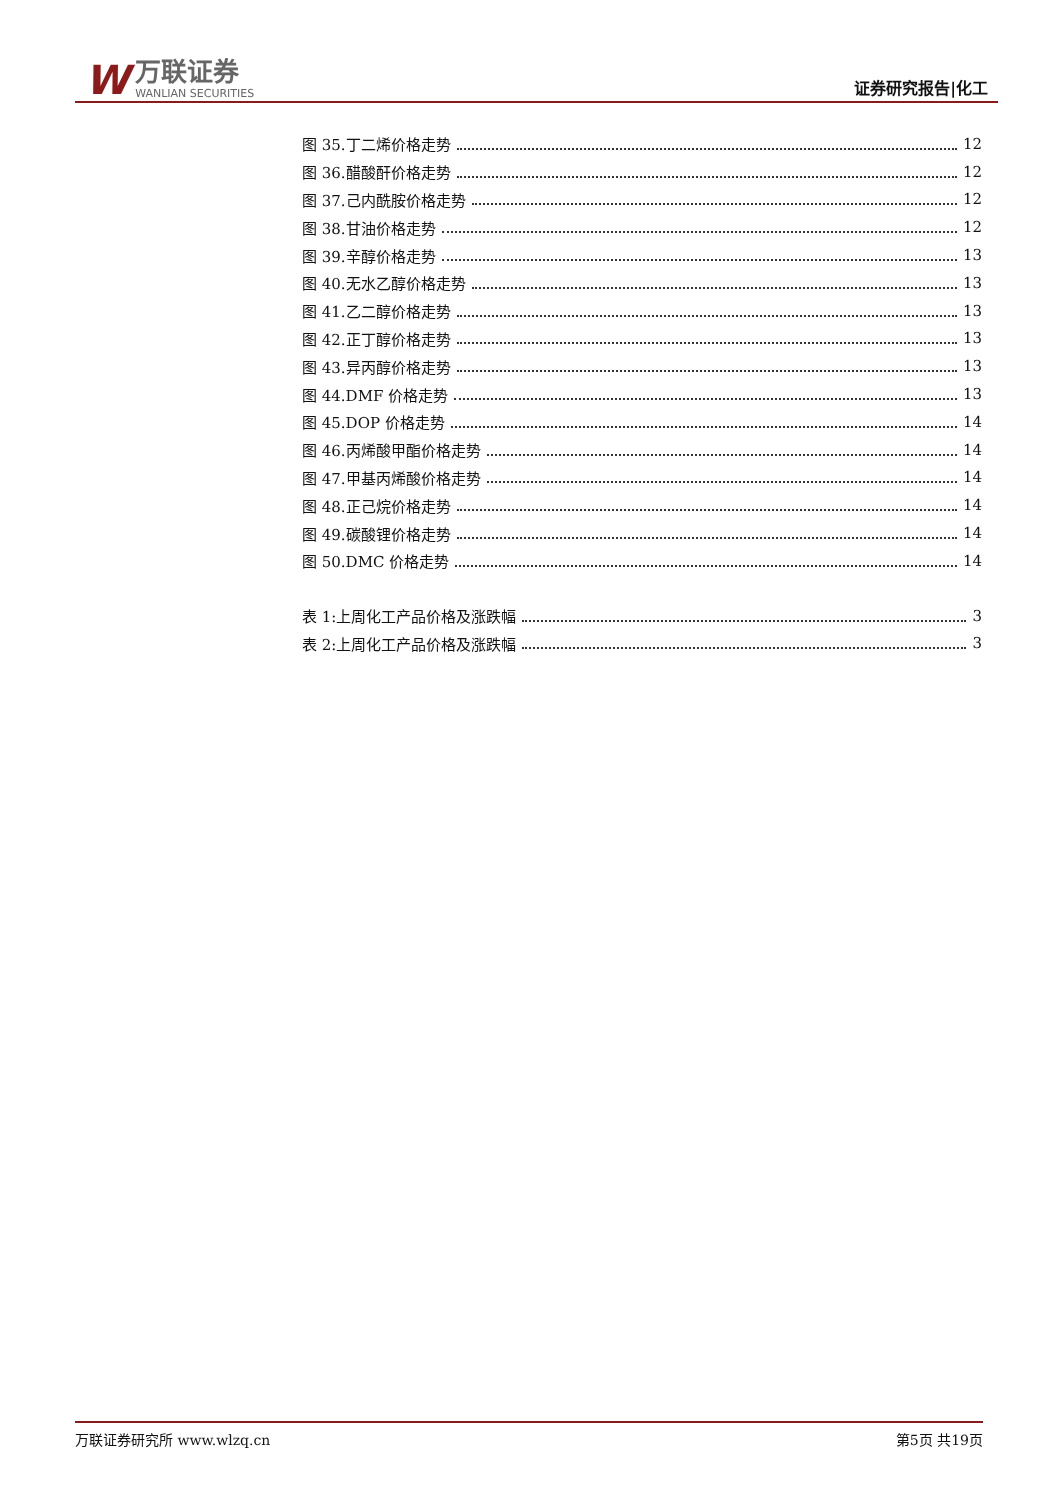W
万联证券
WANLIAN SECURITIES
证券研究报告|化工
图 35.丁二烯价格走势 12
图 36.醋酸酐价格走势 12
图 37.己内酰胺价格走势 12
图 38.甘油价格走势 12
图 39.辛醇价格走势 13
图 40.无水乙醇价格走势 13
图 41.乙二醇价格走势 13
图 42.正丁醇价格走势 13
图 43.异丙醇价格走势 13
图 44.DMF 价格走势 13
图 45.DOP 价格走势 14
图 46.丙烯酸甲酯价格走势 14
图 47.甲基丙烯酸价格走势 14
图 48.正己烷价格走势 14
图 49.碳酸锂价格走势 14
图 50.DMC 价格走势 14
表 1:上周化工产品价格及涨跌幅 3
表 2:上周化工产品价格及涨跌幅 3
万联证券研究所 www.wlzq.cn 第5页 共19页